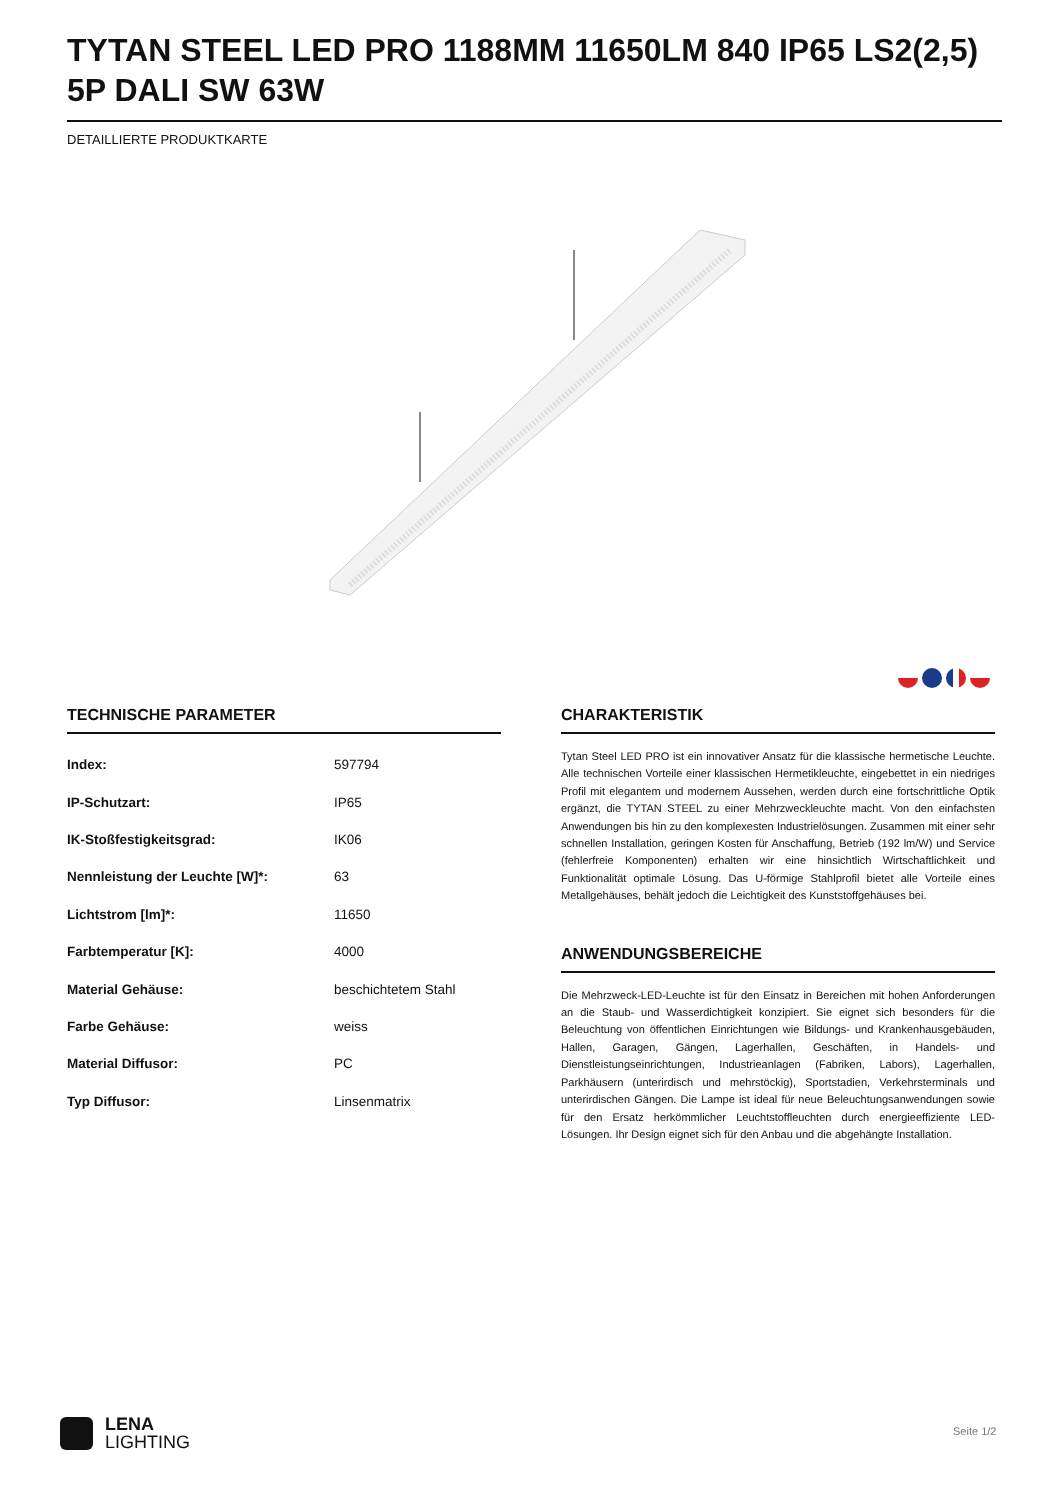TYTAN STEEL LED PRO 1188MM 11650LM 840 IP65 LS2(2,5) 5P DALI SW 63W
DETAILLIERTE PRODUKTKARTE
TECHNISCHE PARAMETER
| Index: | 597794 |
| IP-Schutzart: | IP65 |
| IK-Stoßfestigkeitsgrad: | IK06 |
| Nennleistung der Leuchte [W]*: | 63 |
| Lichtstrom [lm]*: | 11650 |
| Farbtemperatur [K]: | 4000 |
| Material Gehäuse: | beschichtetem Stahl |
| Farbe Gehäuse: | weiss |
| Material Diffusor: | PC |
| Typ Diffusor: | Linsenmatrix |
CHARAKTERISTIK
Tytan Steel LED PRO ist ein innovativer Ansatz für die klassische hermetische Leuchte. Alle technischen Vorteile einer klassischen Hermetikleuchte, eingebettet in ein niedriges Profil mit elegantem und modernem Aussehen, werden durch eine fortschrittliche Optik ergänzt, die TYTAN STEEL zu einer Mehrzweckleuchte macht. Von den einfachsten Anwendungen bis hin zu den komplexesten Industrielösungen. Zusammen mit einer sehr schnellen Installation, geringen Kosten für Anschaffung, Betrieb (192 lm/W) und Service (fehlerfreie Komponenten) erhalten wir eine hinsichtlich Wirtschaftlichkeit und Funktionalität optimale Lösung. Das U-förmige Stahlprofil bietet alle Vorteile eines Metallgehäuses, behält jedoch die Leichtigkeit des Kunststoffgehäuses bei.
ANWENDUNGSBEREICHE
Die Mehrzweck-LED-Leuchte ist für den Einsatz in Bereichen mit hohen Anforderungen an die Staub- und Wasserdichtigkeit konzipiert. Sie eignet sich besonders für die Beleuchtung von öffentlichen Einrichtungen wie Bildungs- und Krankenhausgebäuden, Hallen, Garagen, Gängen, Lagerhallen, Geschäften, in Handels- und Dienstleistungseinrichtungen, Industrieanlagen (Fabriken, Labors), Lagerhallen, Parkhäusern (unterirdisch und mehrstöckig), Sportstadien, Verkehrsterminals und unterirdischen Gängen. Die Lampe ist ideal für neue Beleuchtungsanwendungen sowie für den Ersatz herkömmlicher Leuchtstoffleuchten durch energieeffiziente LED-Lösungen. Ihr Design eignet sich für den Anbau und die abgehängte Installation.
LENA
LIGHTING
Seite 1/2